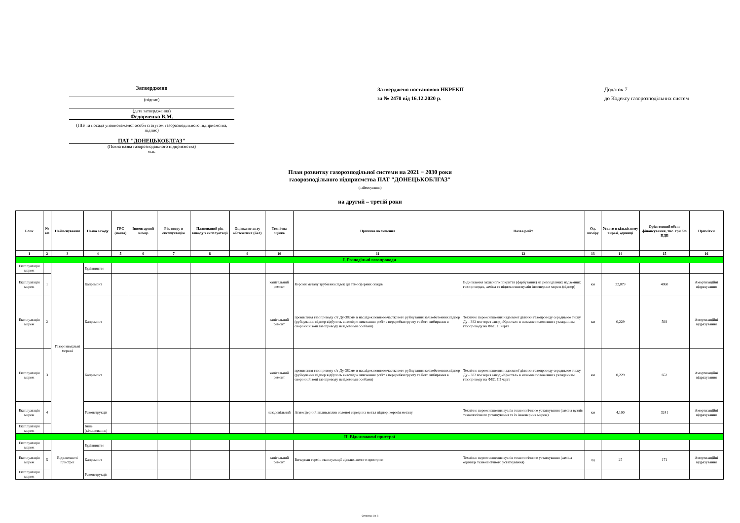Затверджено
(підпис)
(дата затвердження)
Федорченко В.М.
(ПІБ та посада уповноваженої особи статутом газорозподільного підприємства, підпис)
ПАТ "ДОНЕЦЬКОБЛГАЗ"
(Повна назва газорозподільного підприємства)
м.п.
Затверджено постановою НКРЕКП
за № 2470 від 16.12.2020 р.
Додаток 7
до Кодексу газорозподільних систем
План розвитку газорозподільної системи на 2021 − 2030 роки
газорозподільного підприємства ПАТ "ДОНЕЦЬКОБЛГАЗ"
(найменування)
на другий – третій роки
| Блок | № з/п | Найменування | Назва заходу | ГРС (назва) | Інвентарний номер | Рік вводу в експлуатацію | Планований рік виводу з експлуатації | Оцінка по акту обстеження (бал) | Технічна оцінка | Причина включення | Назва робіт | Од. виміру | Усього в кількісному виразі, одиниці | Орієнтовний обсяг фінансування, тис. грн без ПДВ | Примітки |
| --- | --- | --- | --- | --- | --- | --- | --- | --- | --- | --- | --- | --- | --- | --- | --- |
| 1 | 2 | 3 | 4 | 5 | 6 | 7 | 8 | 9 | 10 | 11 | 12 | 13 | 14 | 15 | 16 |
| І. Розподільні газопроводи | | | | | | | | | | | | | | | |
| Експлуатація мереж | | Газорозподільні мережі | Будівництво | | | | | | | | | | | | |
| Експлуатація мереж | 1 | | Капремонт | | | | | | капітальний ремонт | Корозія металу труби внаслідок дії атмосферних опадів | Відновлення захисного покриття (фарбування) на розподільчих надземних газопроводах, заміна та відновлення вузлів інженерних мереж (підпор) | км | 32,079 | 4860 | Амортизаційні відрахування |
| Експлуатація мереж | 2 | | Капремонт | | | | | | капітальний ремонт | провисання газопроводу с/т Ду-382мм в наслідок повного/часткового руйнування залізобетонних підпор (руйнування підпор відбулось внаслідок виконання робіт з переробки грунту та його вибирання в охоронній зоні газопроводу невідомими особами) | Технічне переоснащення надземної ділянки газопроводу середнього тиску Ду - 382 мм через завод «Кристал» в наземне положення з укладанням газопроводу на ФБС. ІІ черга | км | 0,229 | 593 | Амортизаційні відрахування |
| Експлуатація мереж | 3 | | Капремонт | | | | | | капітальний ремонт | провисання газопроводу с/т Ду-382мм в наслідок повного/часткового руйнування залізобетонних підпор (руйнування підпор відбулось внаслідок виконання робіт з переробки грунту та його вибирання в охоронній зоні газопроводу невідомими особами) | Технічне переоснащення надземної ділянки газопроводу середнього тиску Ду - 382 мм через завод «Кристал» в наземне положення з укладанням газопроводу на ФБС. ІІІ черга | км | 0,229 | 652 | Амортизаційні відрахування |
| Експлуатація мереж | 4 | | Реконструкція | | | | | | незадовільний | Атмосферний вплив,вплив солоної середи на метал підпор, корозія металу | Технічне переоснащення вузлів технологічного устаткування (заміна вузлів технологічного устаткування та їх інженерних мереж) | км | 4,100 | 3241 | Амортизаційні відрахування |
| Експлуатація мереж | | | Інше (кільцювання) | | | | | | | | | | | | |
| ІІ. Відключаючі пристрої | | | | | | | | | | | | | | | |
| Експлуатація мереж | | Відключаючі пристрої | Будівництво | | | | | | | | | | | | |
| Експлуатація мереж | 5 | | Капремонт | | | | | | капітальний ремонт | Вичерпан термін експлуатації відключаючого пристрою | Технічне переоснащення вузлів технологічного устаткування (заміна одиниць технологічного устаткування) | од | 25 | 171 | Амортизаційні відрахування |
| Експлуатація мереж | | | Реконструкція | | | | | | | | | | | | |
Сторінка 1 із 6